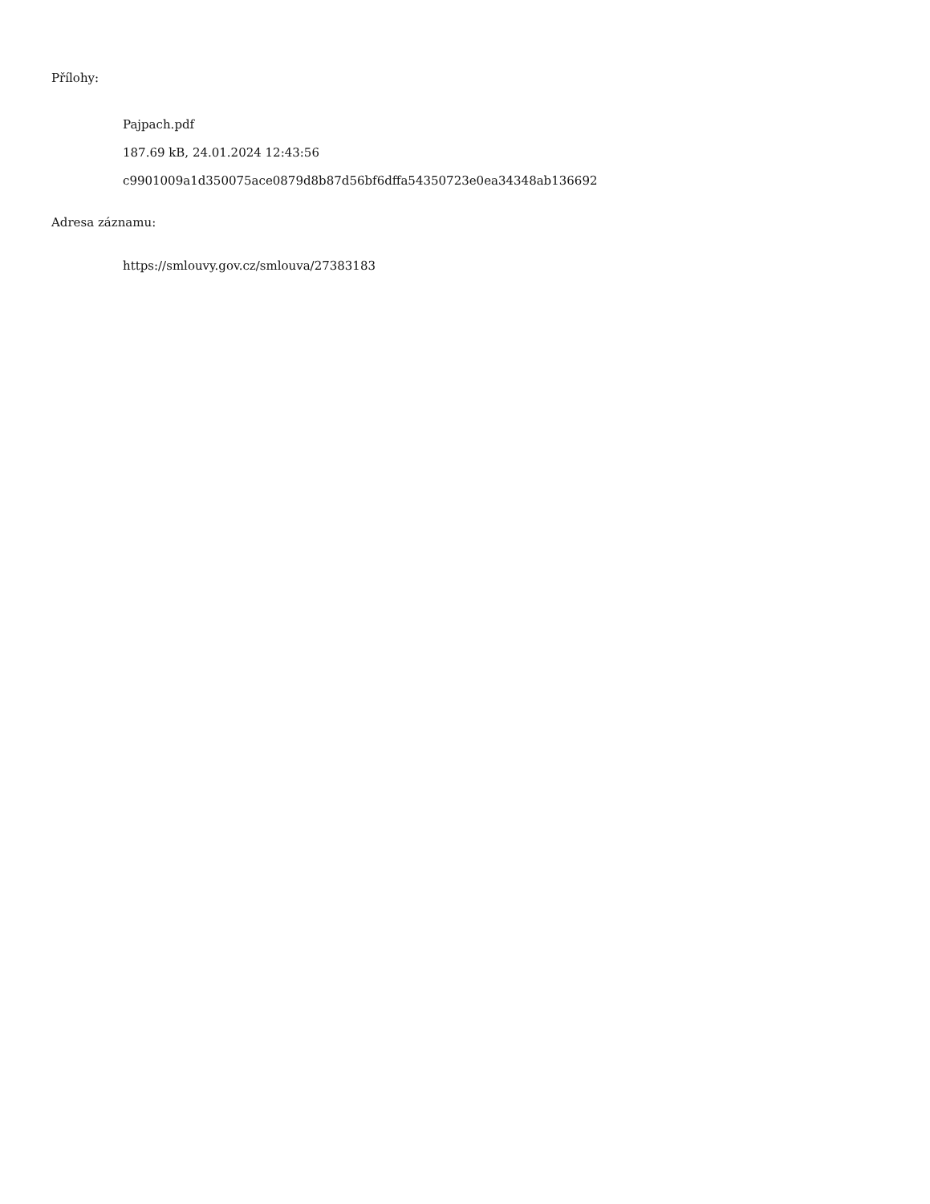Přílohy:
Pajpach.pdf
187.69 kB, 24.01.2024 12:43:56
c9901009a1d350075ace0879d8b87d56bf6dffa54350723e0ea34348ab136692
Adresa záznamu:
https://smlouvy.gov.cz/smlouva/27383183